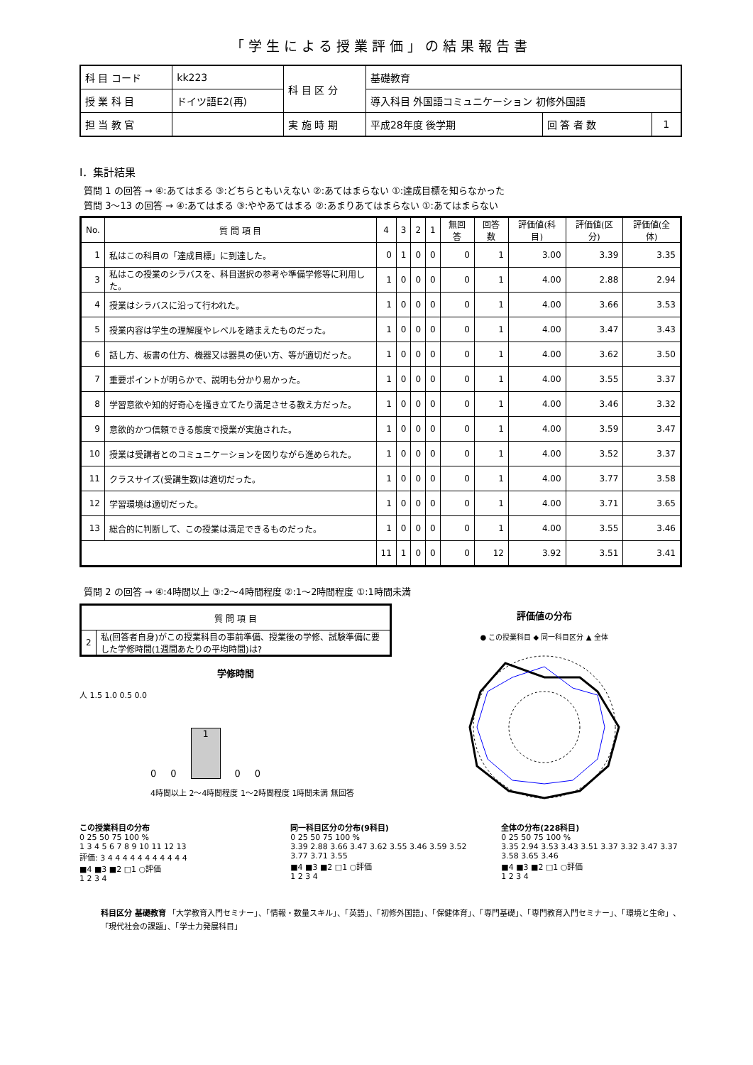「学生による授業評価」の結果報告書
| 科 目 コード | kk223 | 科 目 区 分 | 基礎教育 | | |
| 授 業 科 目 | ドイツ語E2(再) | | 導入科目 外国語コミュニケーション 初修外国語 | | |
| 担 当 教 官 | | 実 施 時 期 | 平成28年度 後学期 | 回 答 者 数 | 1 |
I．集計結果
質問 1 の回答 → ④:あてはまる ③:どちらともいえない ②:あてはまらない ①:達成目標を知らなかった
質問 3〜13 の回答 → ④:あてはまる ③:ややあてはまる ②:あまりあてはまらない ①:あてはまらない
| No. | 質 問 項 目 | 4 | 3 | 2 | 1 | 無回答 | 回答数 | 評価値(科目) | 評価値(区分) | 評価値(全体) |
| --- | --- | --- | --- | --- | --- | --- | --- | --- | --- | --- |
| 1 | 私はこの科目の「達成目標」に到達した。 | 0 | 1 | 0 | 0 | 0 | 1 | 3.00 | 3.39 | 3.35 |
| 3 | 私はこの授業のシラバスを、科目選択の参考や準備学修等に利用した。 | 1 | 0 | 0 | 0 | 0 | 1 | 4.00 | 2.88 | 2.94 |
| 4 | 授業はシラバスに沿って行われた。 | 1 | 0 | 0 | 0 | 0 | 1 | 4.00 | 3.66 | 3.53 |
| 5 | 授業内容は学生の理解度やレベルを踏まえたものだった。 | 1 | 0 | 0 | 0 | 0 | 1 | 4.00 | 3.47 | 3.43 |
| 6 | 話し方、板書の仕方、機器又は器具の使い方、等が適切だった。 | 1 | 0 | 0 | 0 | 0 | 1 | 4.00 | 3.62 | 3.50 |
| 7 | 重要ポイントが明らかで、説明も分かり易かった。 | 1 | 0 | 0 | 0 | 0 | 1 | 4.00 | 3.55 | 3.37 |
| 8 | 学習意欲や知的好奇心を掻き立てたり満足させる教え方だった。 | 1 | 0 | 0 | 0 | 0 | 1 | 4.00 | 3.46 | 3.32 |
| 9 | 意欲的かつ信頼できる態度で授業が実施された。 | 1 | 0 | 0 | 0 | 0 | 1 | 4.00 | 3.59 | 3.47 |
| 10 | 授業は受講者とのコミュニケーションを図りながら進められた。 | 1 | 0 | 0 | 0 | 0 | 1 | 4.00 | 3.52 | 3.37 |
| 11 | クラスサイズ(受講生数)は適切だった。 | 1 | 0 | 0 | 0 | 0 | 1 | 4.00 | 3.77 | 3.58 |
| 12 | 学習環境は適切だった。 | 1 | 0 | 0 | 0 | 0 | 1 | 4.00 | 3.71 | 3.65 |
| 13 | 総合的に判断して、この授業は満足できるものだった。 | 1 | 0 | 0 | 0 | 0 | 1 | 4.00 | 3.55 | 3.46 |
| | | 11 | 1 | 0 | 0 | 0 | 12 | 3.92 | 3.51 | 3.41 |
質問 2 の回答 → ④:4時間以上 ③:2〜4時間程度 ②:1〜2時間程度 ①:1時間未満
| 質 問 項 目 | |
| --- | --- |
| 2 | 私(回答者自身)がこの授業科目の事前準備、授業後の学修、試験準備に要した学修時間(1週間あたりの平均時間)は? |
学修時間
人 1.5 1.0 0.5 0.0
0
0
1
0
0
4時間以上 2〜4時間程度 1〜2時間程度 1時間未満 無回答
評価値の分布
● この授業科目 ◆ 同一科目区分 ▲ 全体
この授業科目の分布
0 25 50 75 100 %
1 3 4 5 6 7 8 9 10 11 12 13
評価: 3 4 4 4 4 4 4 4 4 4 4 4
■4 ■3 ■2 □1 ○評価
1 2 3 4
同一科目区分の分布(9科目)
0 25 50 75 100 %
3.39 2.88 3.66 3.47 3.62 3.55 3.46 3.59 3.52 3.77 3.71 3.55
■4 ■3 ■2 □1 ○評価
1 2 3 4
全体の分布(228科目)
0 25 50 75 100 %
3.35 2.94 3.53 3.43 3.51 3.37 3.32 3.47 3.37 3.58 3.65 3.46
■4 ■3 ■2 □1 ○評価
1 2 3 4
科目区分 基礎教育 「大学教育入門セミナー」、「情報・数量スキル」、「英語」、「初修外国語」、「保健体育」、「専門基礎」、「専門教育入門セミナー」、「環境と生命」、「現代社会の課題」、「学士力発展科目」